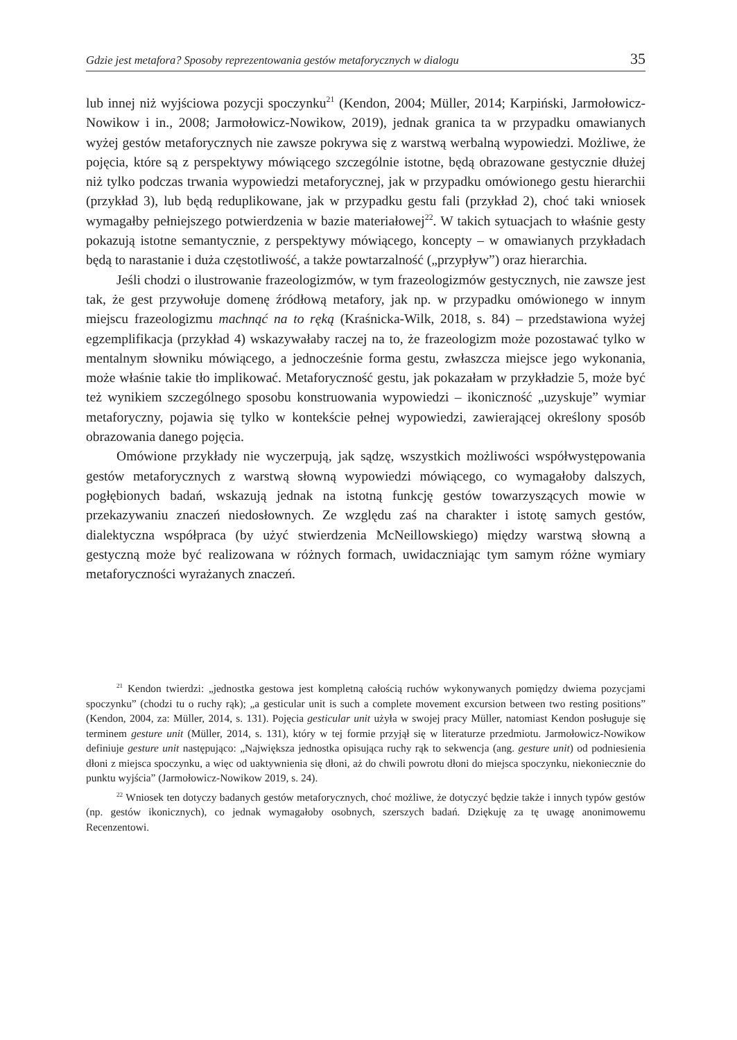Gdzie jest metafora? Sposoby reprezentowania gestów metaforycznych w dialogu 35
lub innej niż wyjściowa pozycji spoczynku<sup>21</sup> (Kendon, 2004; Müller, 2014; Karpiński, Jarmołowicz-Nowikow i in., 2008; Jarmołowicz-Nowikow, 2019), jednak granica ta w przypadku omawianych wyżej gestów metaforycznych nie zawsze pokrywa się z warstwą werbalną wypowiedzi. Możliwe, że pojęcia, które są z perspektywy mówiącego szczególnie istotne, będą obrazowane gestycznie dłużej niż tylko podczas trwania wypowiedzi metaforycznej, jak w przypadku omówionego gestu hierarchii (przykład 3), lub będą reduplikowane, jak w przypadku gestu fali (przykład 2), choć taki wniosek wymagałby pełniejszego potwierdzenia w bazie materiałowej<sup>22</sup>. W takich sytuacjach to właśnie gesty pokazują istotne semantycznie, z perspektywy mówiącego, koncepty – w omawianych przykładach będą to narastanie i duża częstotliwość, a także powtarzalność („przypływ”) oraz hierarchia.
Jeśli chodzi o ilustrowanie frazeologizmów, w tym frazeologizmów gestycznych, nie zawsze jest tak, że gest przywołuje domenę źródłową metafory, jak np. w przypadku omówionego w innym miejscu frazeologizmu machnąć na to ręką (Kraśnicka-Wilk, 2018, s. 84) – przedstawiona wyżej egzemplifikacja (przykład 4) wskazywałaby raczej na to, że frazeologizm może pozostawać tylko w mentalnym słowniku mówiącego, a jednocześnie forma gestu, zwłaszcza miejsce jego wykonania, może właśnie takie tło implikować. Metaforyczność gestu, jak pokazałam w przykładzie 5, może być też wynikiem szczególnego sposobu konstruowania wypowiedzi – ikoniczność „uzyskuje” wymiar metaforyczny, pojawia się tylko w kontekście pełnej wypowiedzi, zawierającej określony sposób obrazowania danego pojęcia.
Omówione przykłady nie wyczerpują, jak sądzę, wszystkich możliwości współwystępowania gestów metaforycznych z warstwą słowną wypowiedzi mówiącego, co wymagałoby dalszych, pogłębionych badań, wskazują jednak na istotną funkcję gestów towarzyszących mowie w przekazywaniu znaczeń niedosłownych. Ze względu zaś na charakter i istotę samych gestów, dialektyczna współpraca (by użyć stwierdzenia McNeillowskiego) między warstwą słowną a gestyczną może być realizowana w różnych formach, uwidaczniając tym samym różne wymiary metaforyczności wyrażanych znaczeń.
<sup>21</sup> Kendon twierdzi: „jednostka gestowa jest kompletną całością ruchów wykonywanych pomiędzy dwiema pozycjami spoczynku” (chodzi tu o ruchy rąk); „a gesticular unit is such a complete movement excursion between two resting positions” (Kendon, 2004, za: Müller, 2014, s. 131). Pojęcia gesticular unit użyła w swojej pracy Müller, natomiast Kendon posługuje się terminem gesture unit (Müller, 2014, s. 131), który w tej formie przyjął się w literaturze przedmiotu. Jarmołowicz-Nowikow definiuje gesture unit następująco: „Największa jednostka opisująca ruchy rąk to sekwencja (ang. gesture unit) od podniesienia dłoni z miejsca spoczynku, a więc od uaktywnienia się dłoni, aż do chwili powrotu dłoni do miejsca spoczynku, niekoniecznie do punktu wyjścia” (Jarmołowicz-Nowikow 2019, s. 24).
<sup>22</sup> Wniosek ten dotyczy badanych gestów metaforycznych, choć możliwe, że dotyczyć będzie także i innych typów gestów (np. gestów ikonicznych), co jednak wymagałoby osobnych, szerszych badań. Dziękuję za tę uwagę anonimowemu Recenzentowi.